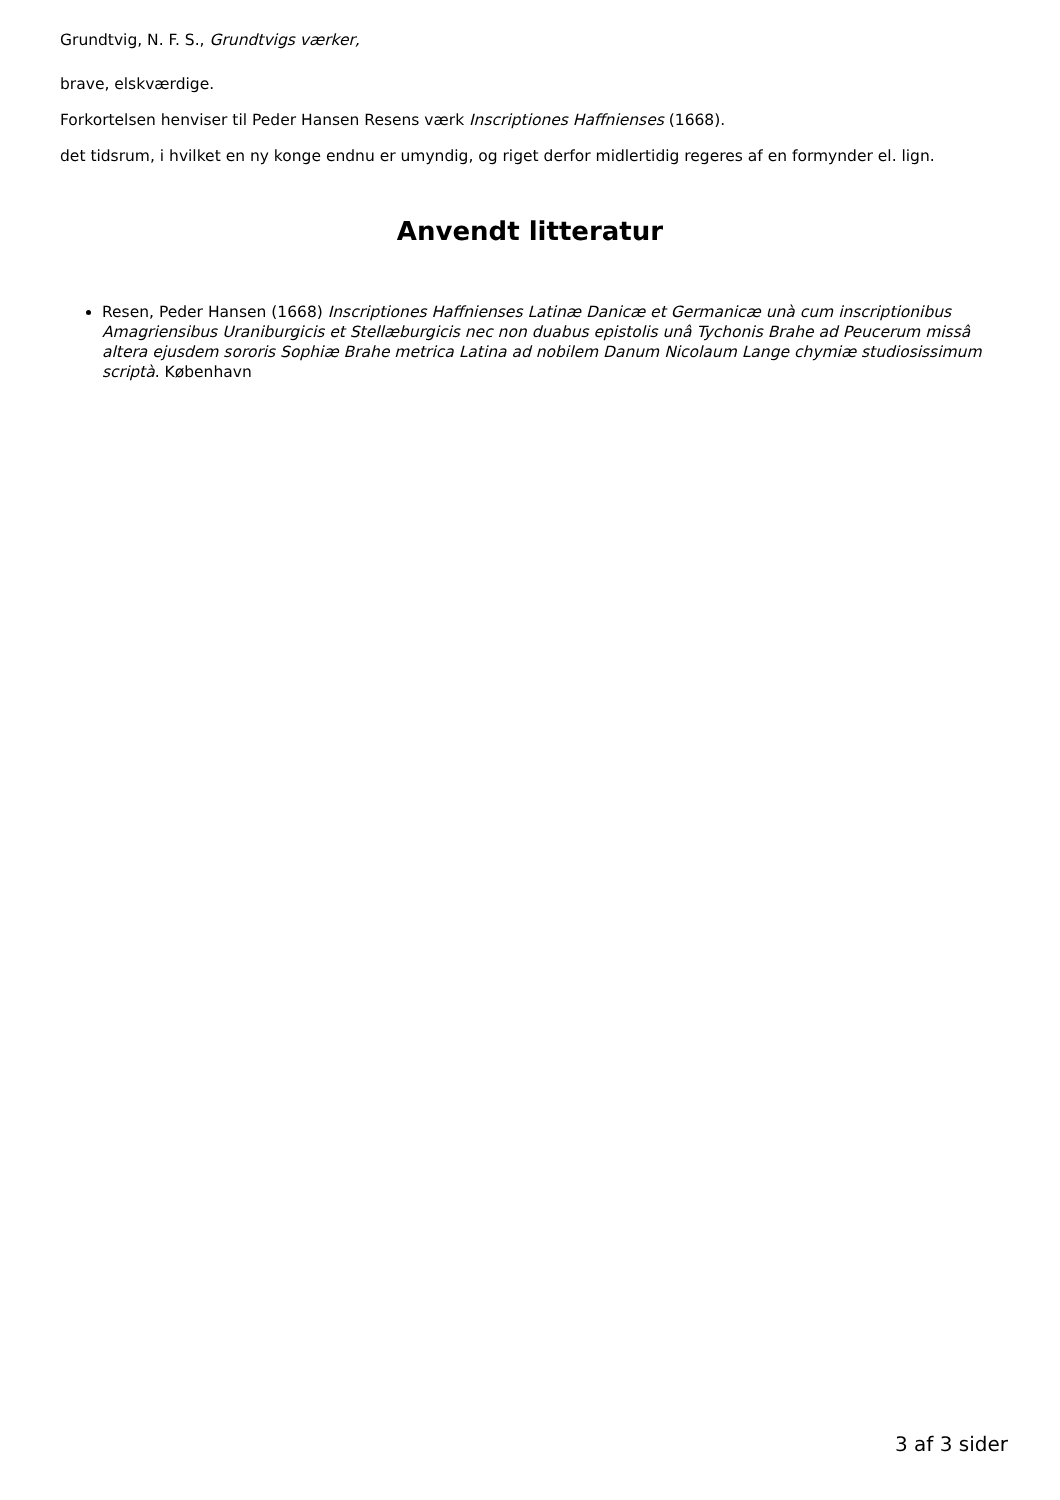Grundtvig, N. F. S., Grundtvigs værker,
brave, elskværdige.
Forkortelsen henviser til Peder Hansen Resens værk Inscriptiones Haffnienses (1668).
det tidsrum, i hvilket en ny konge endnu er umyndig, og riget derfor midlertidig regeres af en formynder el. lign.
Anvendt litteratur
Resen, Peder Hansen (1668) Inscriptiones Haffnienses Latinæ Danicæ et Germanicæ unà cum inscriptionibus Amagriensibus Uraniburgicis et Stellæburgicis nec non duabus epistolis unâ Tychonis Brahe ad Peucerum missâ altera ejusdem sororis Sophiæ Brahe metrica Latina ad nobilem Danum Nicolaum Lange chymiæ studiosissimum scriptà. København
3 af 3 sider